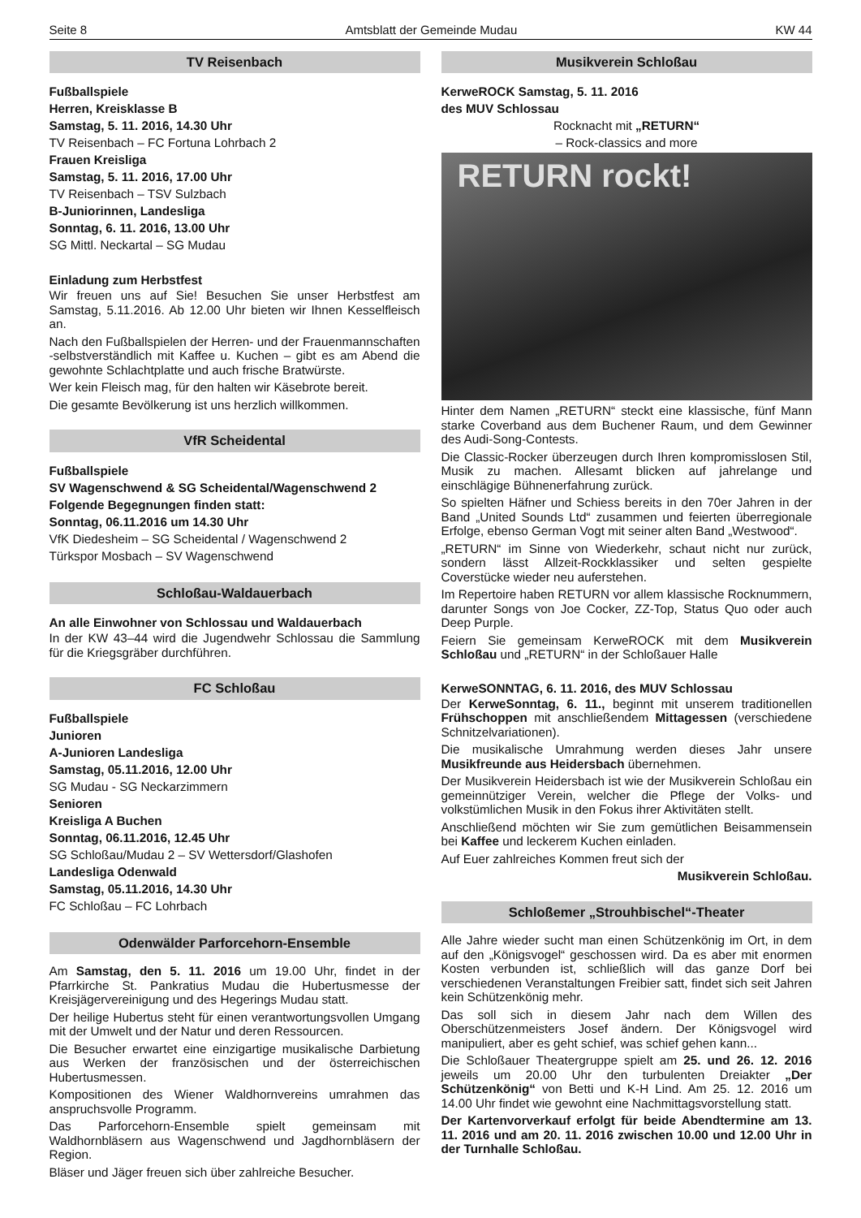Seite 8 Amtsblatt der Gemeinde Mudau KW 44
TV Reisenbach
Fußballspiele
Herren, Kreisklasse B
Samstag, 5. 11. 2016, 14.30 Uhr
TV Reisenbach – FC Fortuna Lohrbach 2
Frauen Kreisliga
Samstag, 5. 11. 2016, 17.00 Uhr
TV Reisenbach – TSV Sulzbach
B-Juniorinnen, Landesliga
Sonntag, 6. 11. 2016, 13.00 Uhr
SG Mittl. Neckartal – SG Mudau
Einladung zum Herbstfest
Wir freuen uns auf Sie! Besuchen Sie unser Herbstfest am Samstag, 5.11.2016. Ab 12.00 Uhr bieten wir Ihnen Kesselfleisch an.
Nach den Fußballspielen der Herren- und der Frauenmannschaften -selbstverständlich mit Kaffee u. Kuchen – gibt es am Abend die gewohnte Schlachtplatte und auch frische Bratwürste.
Wer kein Fleisch mag, für den halten wir Käsebrote bereit.
Die gesamte Bevölkerung ist uns herzlich willkommen.
VfR Scheidental
Fußballspiele
SV Wagenschwend & SG Scheidental/Wagenschwend 2
Folgende Begegnungen finden statt:
Sonntag, 06.11.2016 um 14.30 Uhr
VfK Diedesheim – SG Scheidental / Wagenschwend 2
Türkspor Mosbach – SV Wagenschwend
Schloßau-Waldauerbach
An alle Einwohner von Schlossau und Waldauerbach
In der KW 43–44 wird die Jugendwehr Schlossau die Sammlung für die Kriegsgräber durchführen.
FC Schloßau
Fußballspiele
Junioren
A-Junioren Landesliga
Samstag, 05.11.2016, 12.00 Uhr
SG Mudau - SG Neckarzimmern
Senioren
Kreisliga A Buchen
Sonntag, 06.11.2016, 12.45 Uhr
SG Schloßau/Mudau 2 – SV Wettersdorf/Glashofen
Landesliga Odenwald
Samstag, 05.11.2016, 14.30 Uhr
FC Schloßau – FC Lohrbach
Odenwälder Parforcehorn-Ensemble
Am Samstag, den 5. 11. 2016 um 19.00 Uhr, findet in der Pfarrkirche St. Pankratius Mudau die Hubertusmesse der Kreisjägervereinigung und des Hegerings Mudau statt.
Der heilige Hubertus steht für einen verantwortungsvollen Umgang mit der Umwelt und der Natur und deren Ressourcen.
Die Besucher erwartet eine einzigartige musikalische Darbietung aus Werken der französischen und der österreichischen Hubertusmessen.
Kompositionen des Wiener Waldhornvereins umrahmen das anspruchsvolle Programm.
Das Parforcehorn-Ensemble spielt gemeinsam mit Waldhornbläsern aus Wagenschwend und Jagdhornbläsern der Region.
Bläser und Jäger freuen sich über zahlreiche Besucher.
Musikverein Schloßau
KerweROCK Samstag, 5. 11. 2016
des MUV Schlossau
Rocknacht mit „RETURN“
– Rock-classics and more
RETURN rockt!
Hinter dem Namen „RETURN“ steckt eine klassische, fünf Mann starke Coverband aus dem Buchener Raum, und dem Gewinner des Audi-Song-Contests.
Die Classic-Rocker überzeugen durch Ihren kompromisslosen Stil, Musik zu machen. Allesamt blicken auf jahrelange und einschlägige Bühnenerfahrung zurück.
So spielten Häfner und Schiess bereits in den 70er Jahren in der Band „United Sounds Ltd“ zusammen und feierten überregionale Erfolge, ebenso German Vogt mit seiner alten Band „Westwood“.
„RETURN“ im Sinne von Wiederkehr, schaut nicht nur zurück, sondern lässt Allzeit-Rockklassiker und selten gespielte Coverstücke wieder neu auferstehen.
Im Repertoire haben RETURN vor allem klassische Rocknummern, darunter Songs von Joe Cocker, ZZ-Top, Status Quo oder auch Deep Purple.
Feiern Sie gemeinsam KerweROCK mit dem Musikverein Schloßau und „RETURN“ in der Schloßauer Halle
KerweSONNTAG, 6. 11. 2016, des MUV Schlossau
Der KerweSonntag, 6. 11., beginnt mit unserem traditionellen Frühschoppen mit anschließendem Mittagessen (verschiedene Schnitzelvariationen).
Die musikalische Umrahmung werden dieses Jahr unsere Musikfreunde aus Heidersbach übernehmen.
Der Musikverein Heidersbach ist wie der Musikverein Schloßau ein gemeinnütziger Verein, welcher die Pflege der Volks- und volkstümlichen Musik in den Fokus ihrer Aktivitäten stellt.
Anschließend möchten wir Sie zum gemütlichen Beisammensein bei Kaffee und leckerem Kuchen einladen.
Auf Euer zahlreiches Kommen freut sich der
Musikverein Schloßau.
Schloßemer „Strouhbischel“-Theater
Alle Jahre wieder sucht man einen Schützenkönig im Ort, in dem auf den „Königsvogel“ geschossen wird. Da es aber mit enormen Kosten verbunden ist, schließlich will das ganze Dorf bei verschiedenen Veranstaltungen Freibier satt, findet sich seit Jahren kein Schützenkönig mehr.
Das soll sich in diesem Jahr nach dem Willen des Oberschützenmeisters Josef ändern. Der Königsvogel wird manipuliert, aber es geht schief, was schief gehen kann...
Die Schloßauer Theatergruppe spielt am 25. und 26. 12. 2016 jeweils um 20.00 Uhr den turbulenten Dreiakter „Der Schützenkönig“ von Betti und K-H Lind. Am 25. 12. 2016 um 14.00 Uhr findet wie gewohnt eine Nachmittagsvorstellung statt.
Der Kartenvorverkauf erfolgt für beide Abendtermine am 13. 11. 2016 und am 20. 11. 2016 zwischen 10.00 und 12.00 Uhr in der Turnhalle Schloßau.